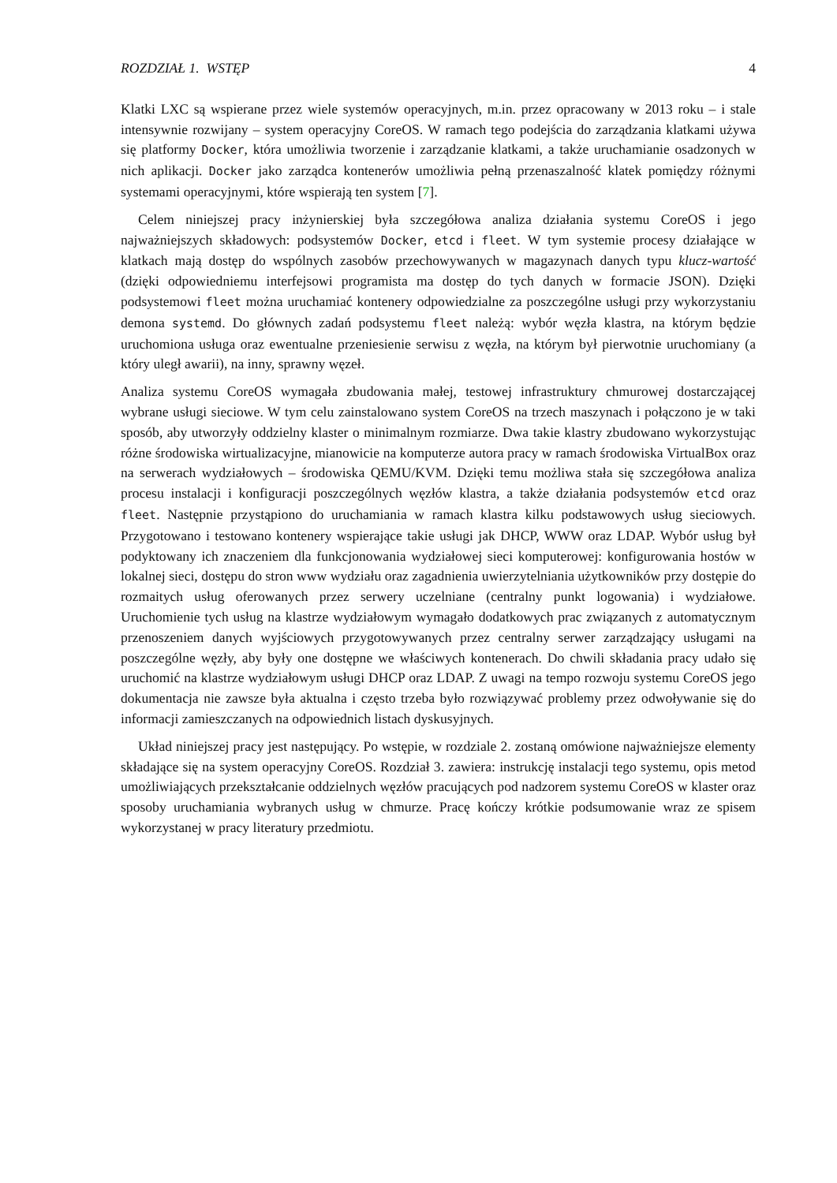ROZDZIAŁ 1. WSTĘP 4
Klatki LXC są wspierane przez wiele systemów operacyjnych, m.in. przez opracowany w 2013 roku – i stale intensywnie rozwijany – system operacyjny CoreOS. W ramach tego podejścia do zarządzania klatkami używa się platformy Docker, która umożliwia tworzenie i zarządzanie klatkami, a także uruchamianie osadzonych w nich aplikacji. Docker jako zarządca kontenerów umożliwia pełną przenaszalność klatek pomiędzy różnymi systemami operacyjnymi, które wspierają ten system [7].
Celem niniejszej pracy inżynierskiej była szczegółowa analiza działania systemu CoreOS i jego najważniejszych składowych: podsystemów Docker, etcd i fleet. W tym systemie procesy działające w klatkach mają dostęp do wspólnych zasobów przechowywanych w magazynach danych typu klucz-wartość (dzięki odpowiedniemu interfejsowi programista ma dostęp do tych danych w formacie JSON). Dzięki podsystemowi fleet można uruchamiać kontenery odpowiedzialne za poszczególne usługi przy wykorzystaniu demona systemd. Do głównych zadań podsystemu fleet należą: wybór węzła klastra, na którym będzie uruchomiona usługa oraz ewentualne przeniesienie serwisu z węzła, na którym był pierwotnie uruchomiany (a który uległ awarii), na inny, sprawny węzeł.
Analiza systemu CoreOS wymagała zbudowania małej, testowej infrastruktury chmurowej dostarczającej wybrane usługi sieciowe. W tym celu zainstalowano system CoreOS na trzech maszynach i połączono je w taki sposób, aby utworzyły oddzielny klaster o minimalnym rozmiarze. Dwa takie klastry zbudowano wykorzystując różne środowiska wirtualizacyjne, mianowicie na komputerze autora pracy w ramach środowiska VirtualBox oraz na serwerach wydziałowych – środowiska QEMU/KVM. Dzięki temu możliwa stała się szczegółowa analiza procesu instalacji i konfiguracji poszczególnych węzłów klastra, a także działania podsystemów etcd oraz fleet. Następnie przystąpiono do uruchamiania w ramach klastra kilku podstawowych usług sieciowych. Przygotowano i testowano kontenery wspierające takie usługi jak DHCP, WWW oraz LDAP. Wybór usług był podyktowany ich znaczeniem dla funkcjonowania wydziałowej sieci komputerowej: konfigurowania hostów w lokalnej sieci, dostępu do stron www wydziału oraz zagadnienia uwierzytelniania użytkowników przy dostępie do rozmaitych usług oferowanych przez serwery uczelniane (centralny punkt logowania) i wydziałowe. Uruchomienie tych usług na klastrze wydziałowym wymagało dodatkowych prac związanych z automatycznym przenoszeniem danych wyjściowych przygotowywanych przez centralny serwer zarządzający usługami na poszczególne węzły, aby były one dostępne we właściwych kontenerach. Do chwili składania pracy udało się uruchomić na klastrze wydziałowym usługi DHCP oraz LDAP. Z uwagi na tempo rozwoju systemu CoreOS jego dokumentacja nie zawsze była aktualna i często trzeba było rozwiązywać problemy przez odwoływanie się do informacji zamieszczanych na odpowiednich listach dyskusyjnych.
Układ niniejszej pracy jest następujący. Po wstępie, w rozdziale 2. zostaną omówione najważniejsze elementy składające się na system operacyjny CoreOS. Rozdział 3. zawiera: instrukcję instalacji tego systemu, opis metod umożliwiających przekształcanie oddzielnych węzłów pracujących pod nadzorem systemu CoreOS w klaster oraz sposoby uruchamiania wybranych usług w chmurze. Pracę kończy krótkie podsumowanie wraz ze spisem wykorzystanej w pracy literatury przedmiotu.